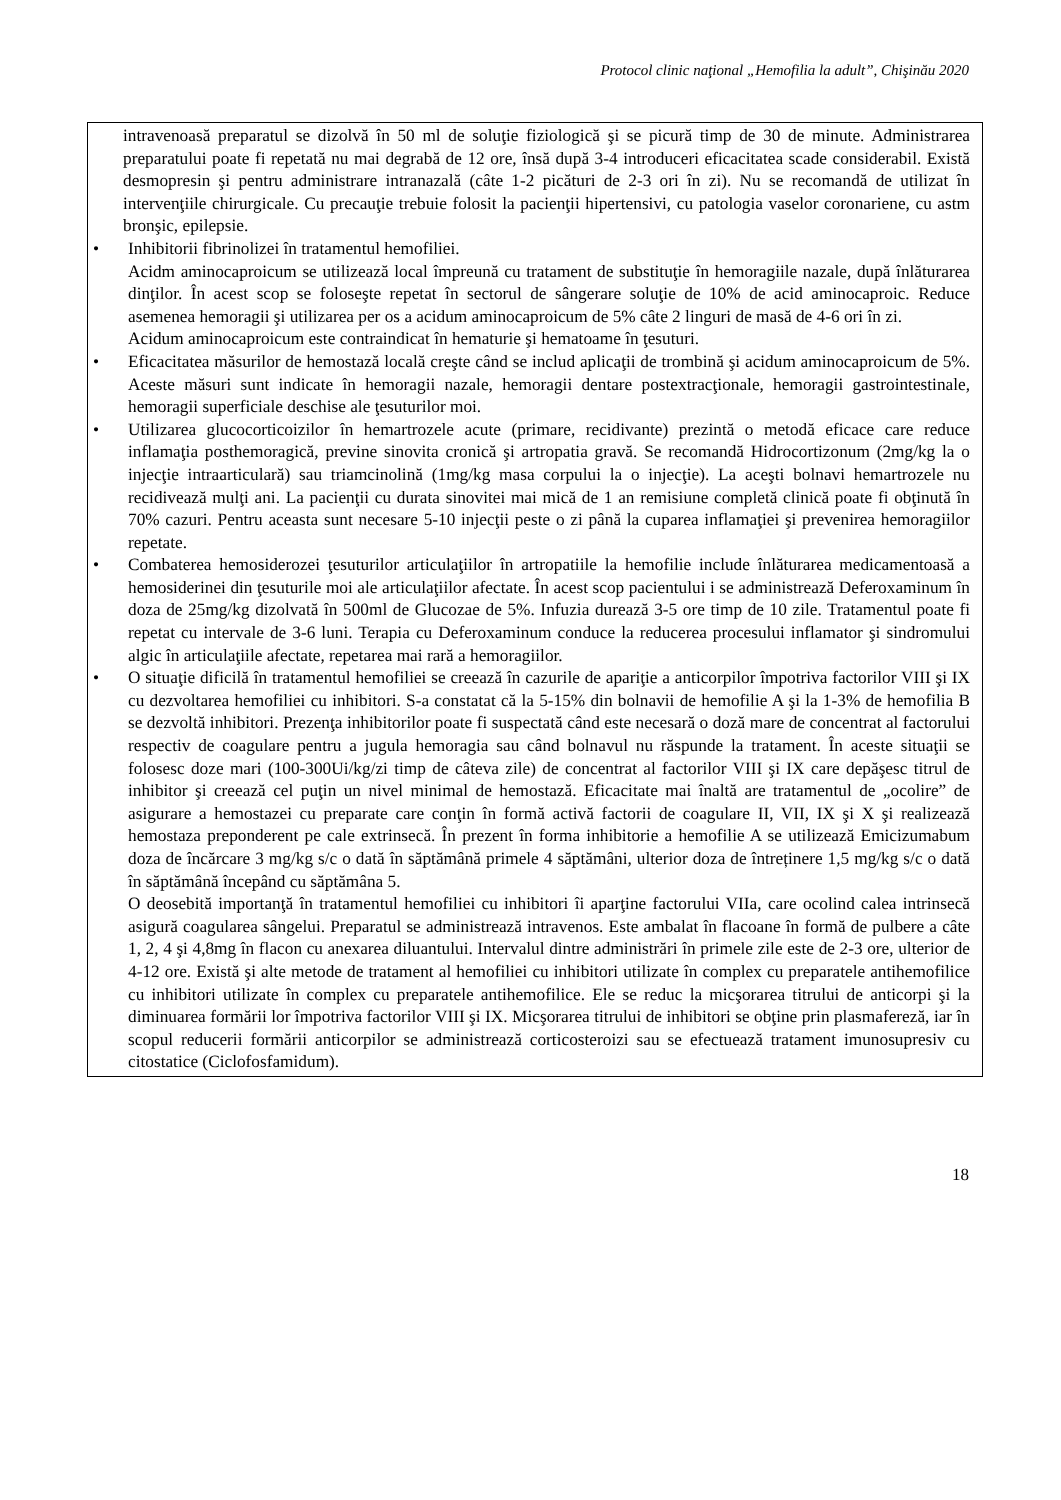Protocol clinic naţional „Hemofilia la adult”, Chişinău 2020
| intravenoasă preparatul se dizolvă în 50 ml de soluţie fiziologică şi se picură timp de 30 de minute. Administrarea preparatului poate fi repetată nu mai degrabă de 12 ore, însă după 3-4 introduceri eficacitatea scade considerabil. Există desmopresin şi pentru administrare intranazală (câte 1-2 picături de 2-3 ori în zi). Nu se recomandă de utilizat în intervenţiile chirurgicale. Cu precauţie trebuie folosit la pacienţii hipertensivi, cu patologia vaselor coronariene, cu astm bronşic, epilepsie. • Inhibitorii fibrinolizei în tratamentul hemofiliei. Acidm aminocaproicum se utilizează local împreună cu tratament de substituţie în hemoragiile nazale, după înlăturarea dinţilor. În acest scop se foloseşte repetat în sectorul de sângerare soluţie de 10% de acid aminocaproic. Reduce asemenea hemoragii şi utilizarea per os a acidum aminocaproicum de 5% câte 2 linguri de masă de 4-6 ori în zi. Acidum aminocaproicum este contraindicat în hematurie şi hematoame în ţesuturi. • Eficacitatea măsurilor de hemostază locală creşte când se includ aplicaţii de trombină şi acidum aminocaproicum de 5%. Aceste măsuri sunt indicate în hemoragii nazale, hemoragii dentare postextracţionale, hemoragii gastrointestinale, hemoragii superficiale deschise ale ţesuturilor moi. • Utilizarea glucocorticoizilor în hemartrozele acute (primare, recidivante) prezintă o metodă eficace care reduce inflamaţia posthemoragică, previne sinovita cronică şi artropatia gravă. Se recomandă Hidrocortizonum (2mg/kg la o injecţie intraarticulară) sau triamcinolină (1mg/kg masa corpului la o injecţie). La aceşti bolnavi hemartrozele nu recidivează mulţi ani. La pacienţii cu durata sinovitei mai mică de 1 an remisiune completă clinică poate fi obţinută în 70% cazuri. Pentru aceasta sunt necesare 5-10 injecţii peste o zi până la cuparea inflamaţiei şi prevenirea hemoragiilor repetate. • Combaterea hemosiderozei ţesuturilor articulaţiilor în artropatiile la hemofilie include înlăturarea medicamentoasă a hemosiderinei din ţesuturile moi ale articulaţiilor afectate. În acest scop pacientului i se administrează Deferoxaminum în doza de 25mg/kg dizolvată în 500ml de Glucozae de 5%. Infuzia durează 3-5 ore timp de 10 zile. Tratamentul poate fi repetat cu intervale de 3-6 luni. Terapia cu Deferoxaminum conduce la reducerea procesului inflamator şi sindromului algic în articulaţiile afectate, repetarea mai rară a hemoragiilor. • O situaţie dificilă în tratamentul hemofiliei se creează în cazurile de apariţie a anticorpilor împotriva factorilor VIII şi IX cu dezvoltarea hemofiliei cu inhibitori. S-a constatat că la 5-15% din bolnavii de hemofilie A şi la 1-3% de hemofilia B se dezvoltă inhibitori. Prezenţa inhibitorilor poate fi suspectată când este necesară o doză mare de concentrat al factorului respectiv de coagulare pentru a jugula hemoragia sau când bolnavul nu răspunde la tratament. În aceste situaţii se folosesc doze mari (100-300Ui/kg/zi timp de câteva zile) de concentrat al factorilor VIII şi IX care depăşesc titrul de inhibitor şi creează cel puţin un nivel minimal de hemostază. Eficacitate mai înaltă are tratamentul de „ocolire” de asigurare a hemostazei cu preparate care conţin în formă activă factorii de coagulare II, VII, IX şi X şi realizează hemostaza preponderent pe cale extrinsecă. În prezent în forma inhibitorie a hemofilie A se utilizează Emicizumabum doza de încărcare 3 mg/kg s/c o dată în săptămână primele 4 săptămâni, ulterior doza de întreținere 1,5 mg/kg s/c o dată în săptămână începând cu săptămâna 5. O deosebită importanţă în tratamentul hemofiliei cu inhibitori îi aparţine factorului VIIa, care ocolind calea intrinsecă asigură coagularea sângelui. Preparatul se administrează intravenos. Este ambalat în flacoane în formă de pulbere a câte 1, 2, 4 şi 4,8mg în flacon cu anexarea diluantului. Intervalul dintre administrări în primele zile este de 2-3 ore, ulterior de 4-12 ore. Există şi alte metode de tratament al hemofiliei cu inhibitori utilizate în complex cu preparatele antihemofilice cu inhibitori utilizate în complex cu preparatele antihemofilice. Ele se reduc la micşorarea titrului de anticorpi şi la diminuarea formării lor împotriva factorilor VIII şi IX. Micşorarea titrului de inhibitori se obţine prin plasmafereză, iar în scopul reducerii formării anticorpilor se administrează corticosteroizi sau se efectuează tratament imunosupresiv cu citostatice (Ciclofosfamidum). |
18